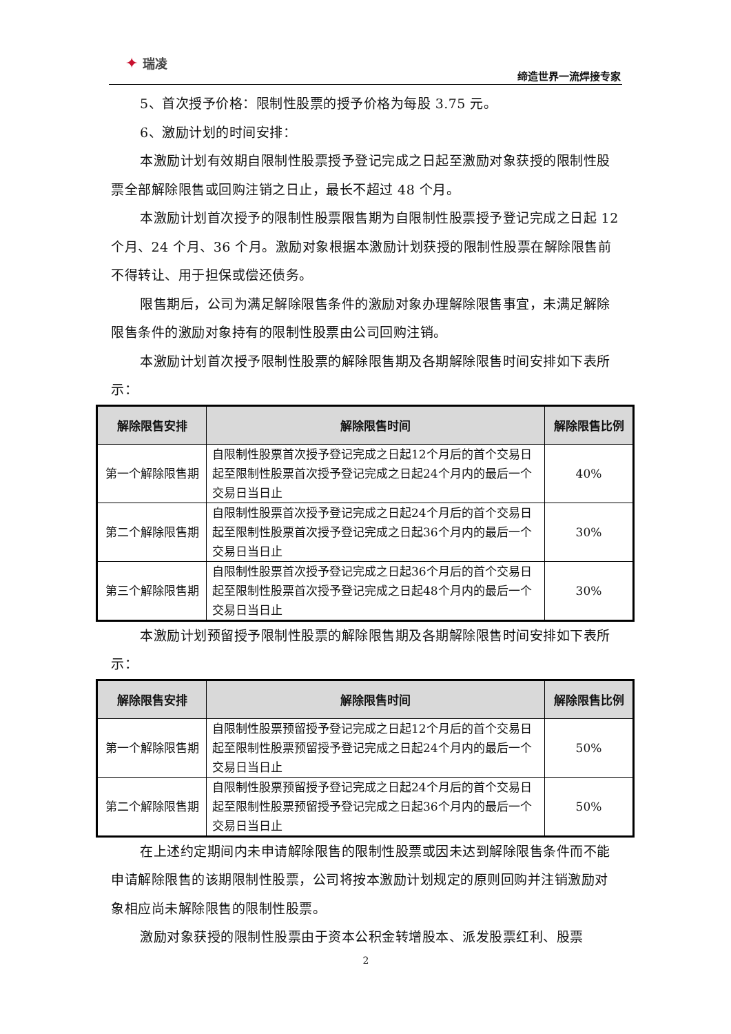✦ 瑞凌
缔造世界一流焊接专家
5、首次授予价格：限制性股票的授予价格为每股 3.75 元。
6、激励计划的时间安排：
本激励计划有效期自限制性股票授予登记完成之日起至激励对象获授的限制性股票全部解除限售或回购注销之日止，最长不超过 48 个月。
本激励计划首次授予的限制性股票限售期为自限制性股票授予登记完成之日起 12 个月、24 个月、36 个月。激励对象根据本激励计划获授的限制性股票在解除限售前不得转让、用于担保或偿还债务。
限售期后，公司为满足解除限售条件的激励对象办理解除限售事宜，未满足解除限售条件的激励对象持有的限制性股票由公司回购注销。
本激励计划首次授予限制性股票的解除限售期及各期解除限售时间安排如下表所示：
| 解除限售安排 | 解除限售时间 | 解除限售比例 |
| --- | --- | --- |
| 第一个解除限售期 | 自限制性股票首次授予登记完成之日起12个月后的首个交易日起至限制性股票首次授予登记完成之日起24个月内的最后一个交易日当日止 | 40% |
| 第二个解除限售期 | 自限制性股票首次授予登记完成之日起24个月后的首个交易日起至限制性股票首次授予登记完成之日起36个月内的最后一个交易日当日止 | 30% |
| 第三个解除限售期 | 自限制性股票首次授予登记完成之日起36个月后的首个交易日起至限制性股票首次授予登记完成之日起48个月内的最后一个交易日当日止 | 30% |
本激励计划预留授予限制性股票的解除限售期及各期解除限售时间安排如下表所示：
| 解除限售安排 | 解除限售时间 | 解除限售比例 |
| --- | --- | --- |
| 第一个解除限售期 | 自限制性股票预留授予登记完成之日起12个月后的首个交易日起至限制性股票预留授予登记完成之日起24个月内的最后一个交易日当日止 | 50% |
| 第二个解除限售期 | 自限制性股票预留授予登记完成之日起24个月后的首个交易日起至限制性股票预留授予登记完成之日起36个月内的最后一个交易日当日止 | 50% |
在上述约定期间内未申请解除限售的限制性股票或因未达到解除限售条件而不能申请解除限售的该期限制性股票，公司将按本激励计划规定的原则回购并注销激励对象相应尚未解除限售的限制性股票。
激励对象获授的限制性股票由于资本公积金转增股本、派发股票红利、股票
2